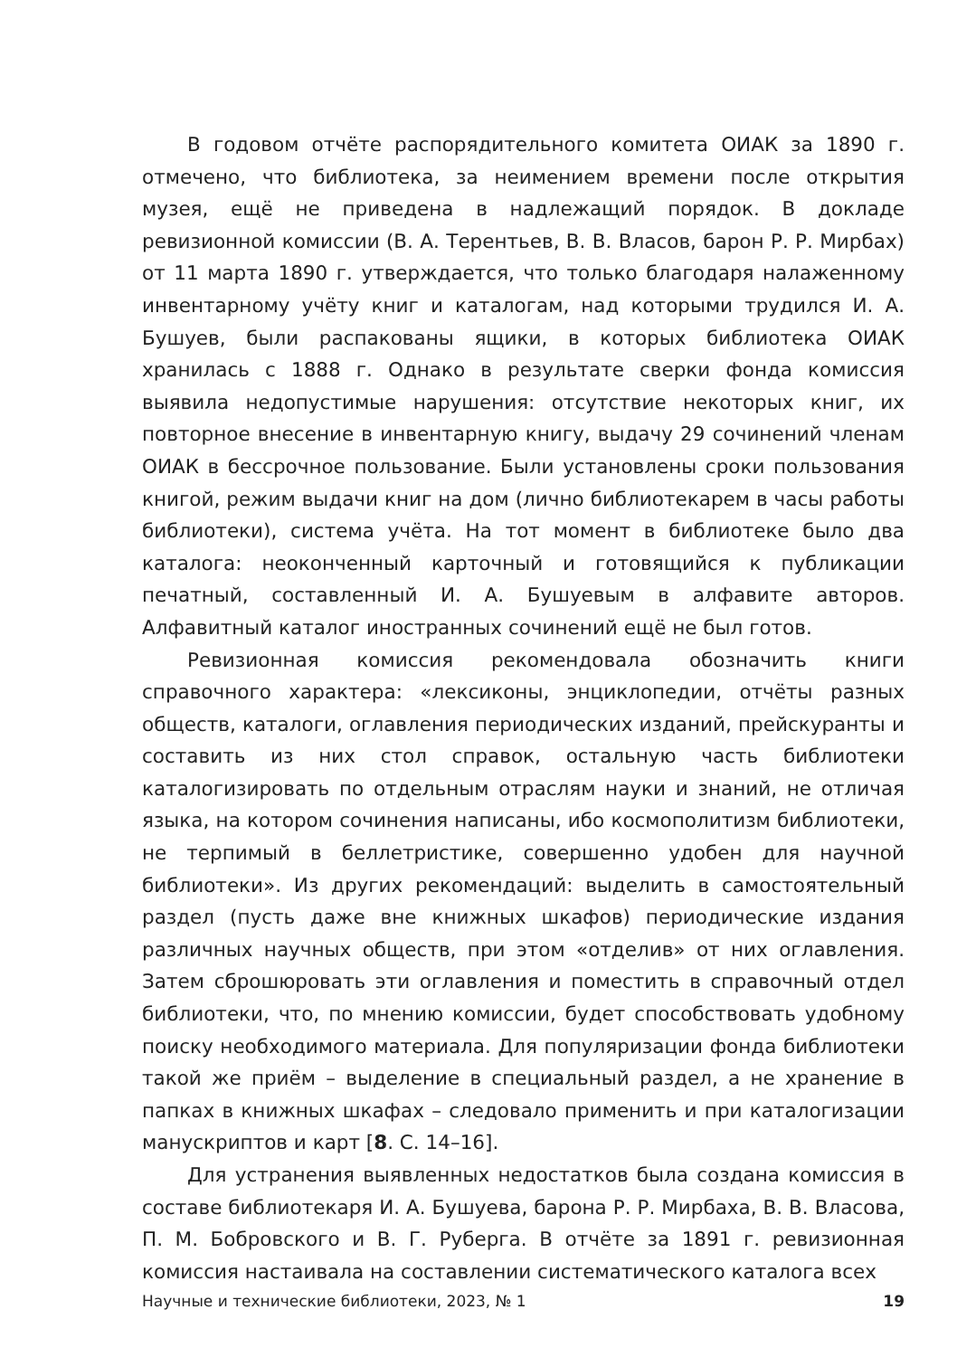В годовом отчёте распорядительного комитета ОИАК за 1890 г. отмечено, что библиотека, за неимением времени после открытия музея, ещё не приведена в надлежащий порядок. В докладе ревизионной комиссии (В. А. Терентьев, В. В. Власов, барон Р. Р. Мирбах) от 11 марта 1890 г. утверждается, что только благодаря налаженному инвентарному учёту книг и каталогам, над которыми трудился И. А. Бушуев, были распакованы ящики, в которых библиотека ОИАК хранилась с 1888 г. Однако в результате сверки фонда комиссия выявила недопустимые нарушения: отсутствие некоторых книг, их повторное внесение в инвентарную книгу, выдачу 29 сочинений членам ОИАК в бессрочное пользование. Были установлены сроки пользования книгой, режим выдачи книг на дом (лично библиотекарем в часы работы библиотеки), система учёта. На тот момент в библиотеке было два каталога: неоконченный карточный и готовящийся к публикации печатный, составленный И. А. Бушуевым в алфавите авторов. Алфавитный каталог иностранных сочинений ещё не был готов.
Ревизионная комиссия рекомендовала обозначить книги справочного характера: «лексиконы, энциклопедии, отчёты разных обществ, каталоги, оглавления периодических изданий, прейскуранты и составить из них стол справок, остальную часть библиотеки каталогизировать по отдельным отраслям науки и знаний, не отличая языка, на котором сочинения написаны, ибо космополитизм библиотеки, не терпимый в беллетристике, совершенно удобен для научной библиотеки». Из других рекомендаций: выделить в самостоятельный раздел (пусть даже вне книжных шкафов) периодические издания различных научных обществ, при этом «отделив» от них оглавления. Затем сброшюровать эти оглавления и поместить в справочный отдел библиотеки, что, по мнению комиссии, будет способствовать удобному поиску необходимого материала. Для популяризации фонда библиотеки такой же приём – выделение в специальный раздел, а не хранение в папках в книжных шкафах – следовало применить и при каталогизации манускриптов и карт [8. С. 14–16].
Для устранения выявленных недостатков была создана комиссия в составе библиотекаря И. А. Бушуева, барона Р. Р. Мирбаха, В. В. Власова, П. М. Бобровского и В. Г. Руберга. В отчёте за 1891 г. ревизионная комиссия настаивала на составлении систематического каталога всех
Научные и технические библиотеки, 2023, № 1 19